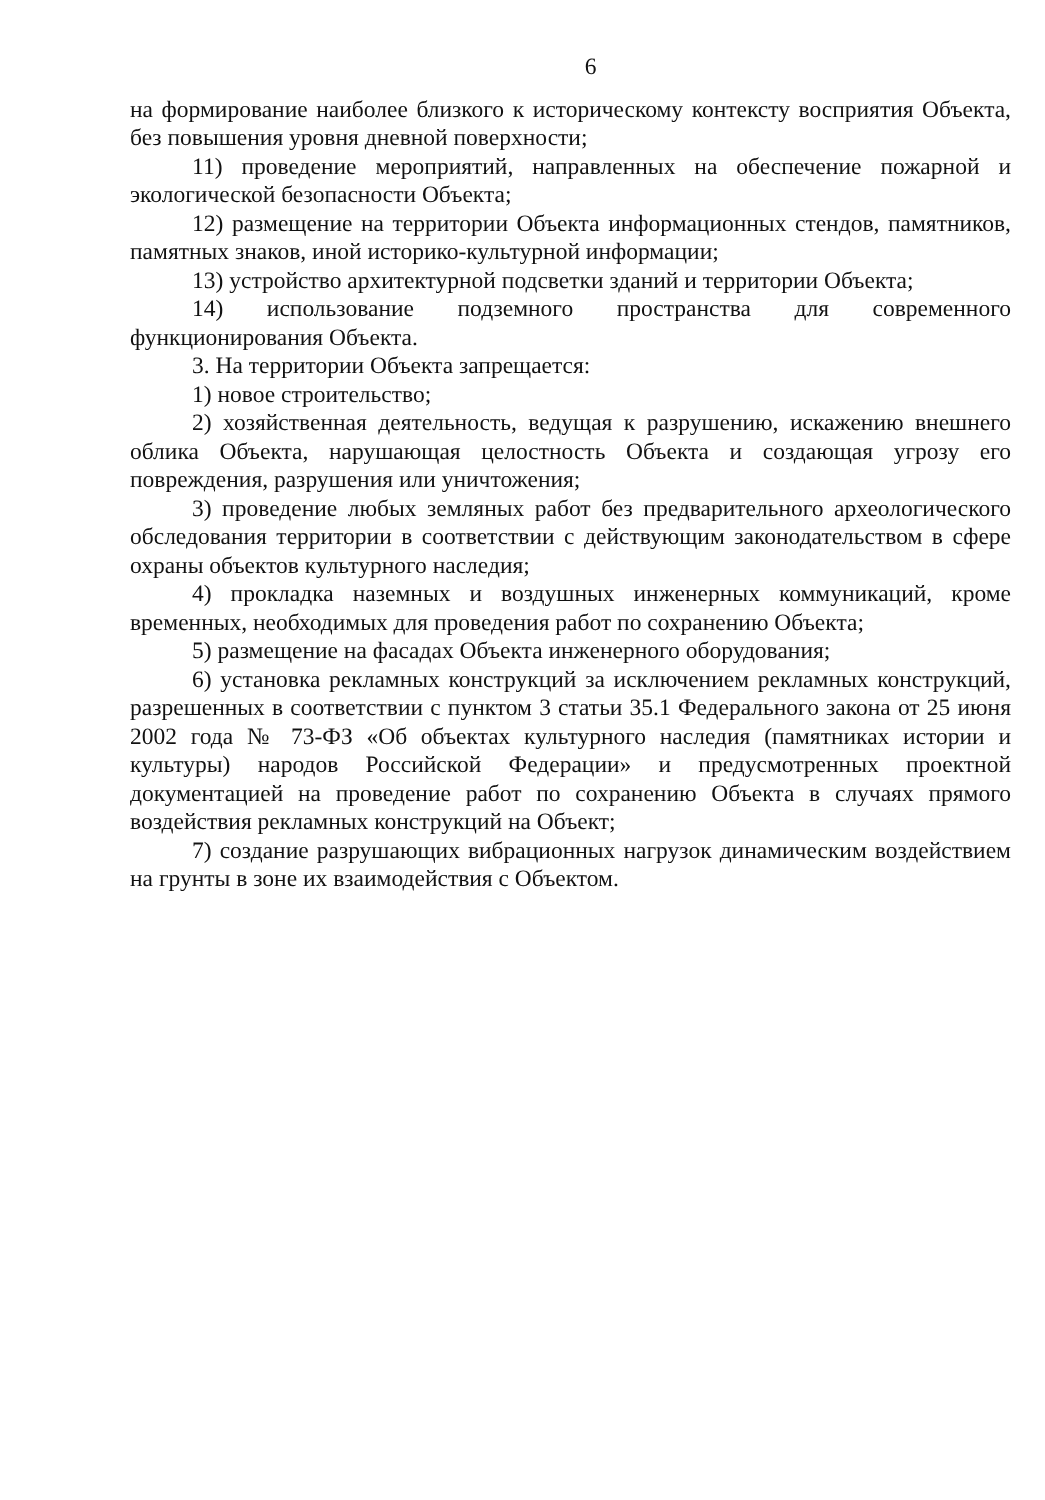6
на формирование наиболее близкого к историческому контексту восприятия Объекта, без повышения уровня дневной поверхности;
11) проведение мероприятий, направленных на обеспечение пожарной и экологической безопасности Объекта;
12) размещение на территории Объекта информационных стендов, памятников, памятных знаков, иной историко-культурной информации;
13) устройство архитектурной подсветки зданий и территории Объекта;
14) использование подземного пространства для современного функционирования Объекта.
3. На территории Объекта запрещается:
1) новое строительство;
2) хозяйственная деятельность, ведущая к разрушению, искажению внешнего облика Объекта, нарушающая целостность Объекта и создающая угрозу его повреждения, разрушения или уничтожения;
3) проведение любых земляных работ без предварительного археологического обследования территории в соответствии с действующим законодательством в сфере охраны объектов культурного наследия;
4) прокладка наземных и воздушных инженерных коммуникаций, кроме временных, необходимых для проведения работ по сохранению Объекта;
5) размещение на фасадах Объекта инженерного оборудования;
6) установка рекламных конструкций за исключением рекламных конструкций, разрешенных в соответствии с пунктом 3 статьи 35.1 Федерального закона от 25 июня 2002 года № 73-ФЗ «Об объектах культурного наследия (памятниках истории и культуры) народов Российской Федерации» и предусмотренных проектной документацией на проведение работ по сохранению Объекта в случаях прямого воздействия рекламных конструкций на Объект;
7) создание разрушающих вибрационных нагрузок динамическим воздействием на грунты в зоне их взаимодействия с Объектом.